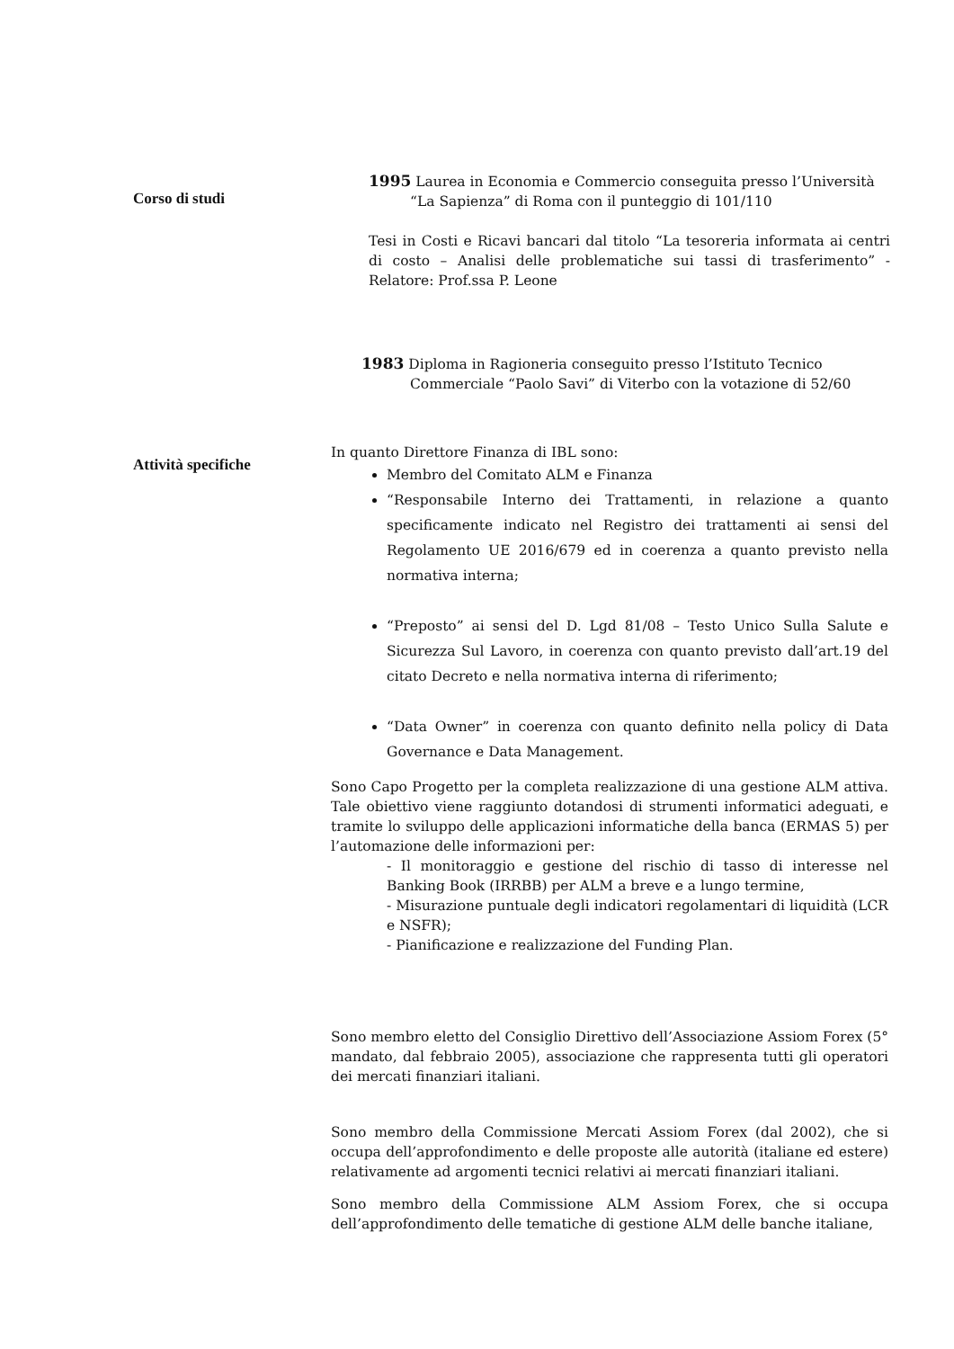Corso di studi
1995 Laurea in Economia e Commercio conseguita presso l’Università
“La Sapienza” di Roma con il punteggio di 101/110
Tesi in Costi e Ricavi bancari dal titolo “La tesoreria informata ai centri di costo – Analisi delle problematiche sui tassi di trasferimento” - Relatore: Prof.ssa P. Leone
1983 Diploma in Ragioneria conseguito presso l’Istituto Tecnico
Commerciale “Paolo Savi” di Viterbo con la votazione di 52/60
Attività specifiche
In quanto Direttore Finanza di IBL sono:
Membro del Comitato ALM e Finanza
“Responsabile Interno dei Trattamenti, in relazione a quanto specificamente indicato nel Registro dei trattamenti ai sensi del Regolamento UE 2016/679 ed in coerenza a quanto previsto nella normativa interna;
“Preposto” ai sensi del D. Lgd 81/08 – Testo Unico Sulla Salute e Sicurezza Sul Lavoro, in coerenza con quanto previsto dall’art.19 del citato Decreto e nella normativa interna di riferimento;
“Data Owner” in coerenza con quanto definito nella policy di Data Governance e Data Management.
Sono Capo Progetto per la completa realizzazione di una gestione ALM attiva. Tale obiettivo viene raggiunto dotandosi di strumenti informatici adeguati, e tramite lo sviluppo delle applicazioni informatiche della banca (ERMAS 5) per l’automazione delle informazioni per:
- Il monitoraggio e gestione del rischio di tasso di interesse nel Banking Book (IRRBB) per ALM a breve e a lungo termine,
- Misurazione puntuale degli indicatori regolamentari di liquidità (LCR e NSFR);
- Pianificazione e realizzazione del Funding Plan.
Sono membro eletto del Consiglio Direttivo dell’Associazione Assiom Forex (5° mandato, dal febbraio 2005), associazione che rappresenta tutti gli operatori dei mercati finanziari italiani.
Sono membro della Commissione Mercati Assiom Forex (dal 2002), che si occupa dell’approfondimento e delle proposte alle autorità (italiane ed estere) relativamente ad argomenti tecnici relativi ai mercati finanziari italiani.
Sono membro della Commissione ALM Assiom Forex, che si occupa dell’approfondimento delle tematiche di gestione ALM delle banche italiane,